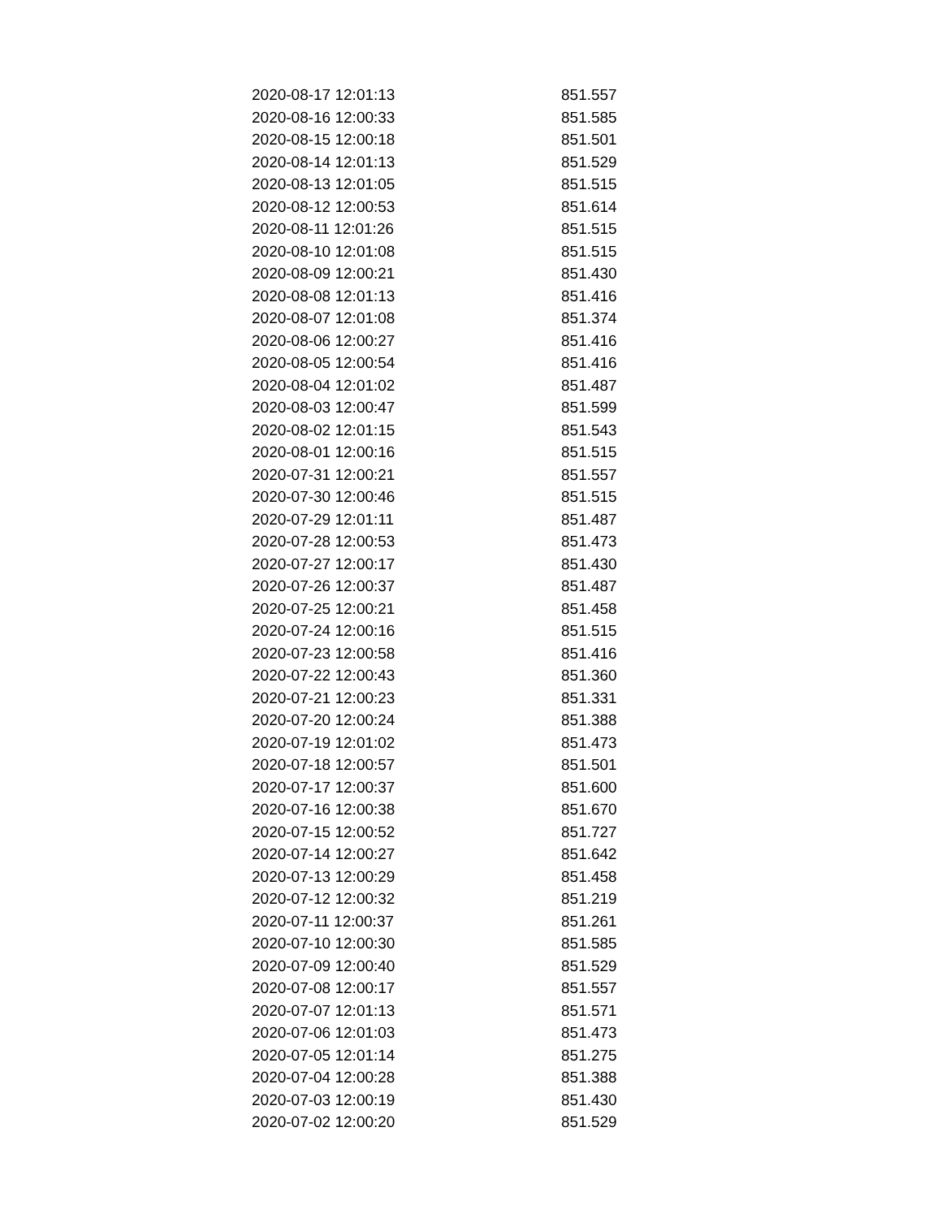| 2020-08-17 12:01:13 | 851.557 |
| 2020-08-16 12:00:33 | 851.585 |
| 2020-08-15 12:00:18 | 851.501 |
| 2020-08-14 12:01:13 | 851.529 |
| 2020-08-13 12:01:05 | 851.515 |
| 2020-08-12 12:00:53 | 851.614 |
| 2020-08-11 12:01:26 | 851.515 |
| 2020-08-10 12:01:08 | 851.515 |
| 2020-08-09 12:00:21 | 851.430 |
| 2020-08-08 12:01:13 | 851.416 |
| 2020-08-07 12:01:08 | 851.374 |
| 2020-08-06 12:00:27 | 851.416 |
| 2020-08-05 12:00:54 | 851.416 |
| 2020-08-04 12:01:02 | 851.487 |
| 2020-08-03 12:00:47 | 851.599 |
| 2020-08-02 12:01:15 | 851.543 |
| 2020-08-01 12:00:16 | 851.515 |
| 2020-07-31 12:00:21 | 851.557 |
| 2020-07-30 12:00:46 | 851.515 |
| 2020-07-29 12:01:11 | 851.487 |
| 2020-07-28 12:00:53 | 851.473 |
| 2020-07-27 12:00:17 | 851.430 |
| 2020-07-26 12:00:37 | 851.487 |
| 2020-07-25 12:00:21 | 851.458 |
| 2020-07-24 12:00:16 | 851.515 |
| 2020-07-23 12:00:58 | 851.416 |
| 2020-07-22 12:00:43 | 851.360 |
| 2020-07-21 12:00:23 | 851.331 |
| 2020-07-20 12:00:24 | 851.388 |
| 2020-07-19 12:01:02 | 851.473 |
| 2020-07-18 12:00:57 | 851.501 |
| 2020-07-17 12:00:37 | 851.600 |
| 2020-07-16 12:00:38 | 851.670 |
| 2020-07-15 12:00:52 | 851.727 |
| 2020-07-14 12:00:27 | 851.642 |
| 2020-07-13 12:00:29 | 851.458 |
| 2020-07-12 12:00:32 | 851.219 |
| 2020-07-11 12:00:37 | 851.261 |
| 2020-07-10 12:00:30 | 851.585 |
| 2020-07-09 12:00:40 | 851.529 |
| 2020-07-08 12:00:17 | 851.557 |
| 2020-07-07 12:01:13 | 851.571 |
| 2020-07-06 12:01:03 | 851.473 |
| 2020-07-05 12:01:14 | 851.275 |
| 2020-07-04 12:00:28 | 851.388 |
| 2020-07-03 12:00:19 | 851.430 |
| 2020-07-02 12:00:20 | 851.529 |